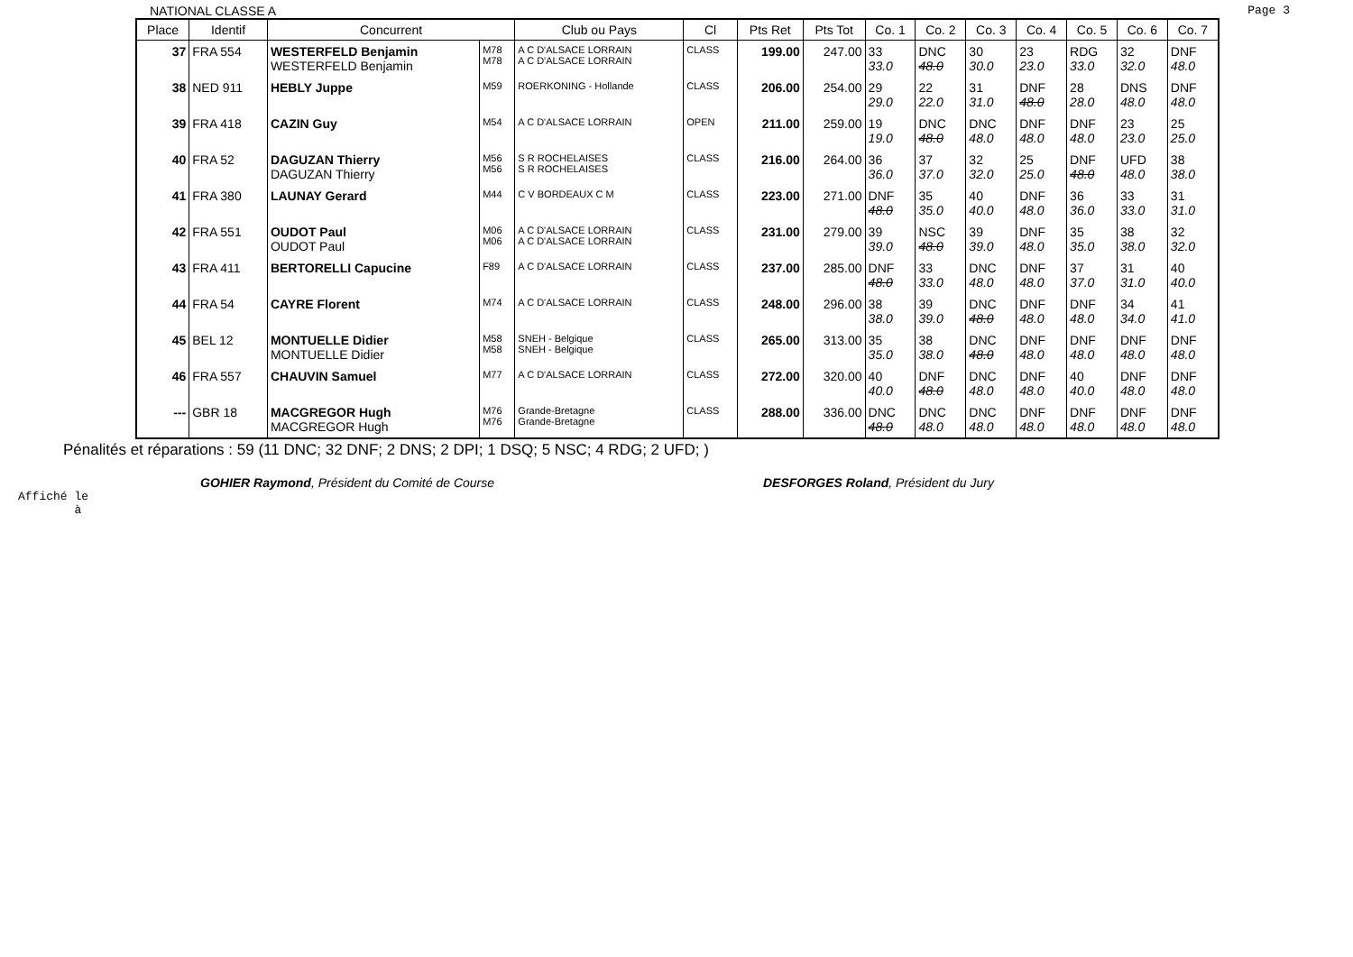NATIONAL CLASSE A Page 3
| Place | Identif | Concurrent | | Club ou Pays | Cl | Pts Ret | Pts Tot | Co. 1 | Co. 2 | Co. 3 | Co. 4 | Co. 5 | Co. 6 | Co. 7 |
| --- | --- | --- | --- | --- | --- | --- | --- | --- | --- | --- | --- | --- | --- | --- |
| 37 | FRA 554 | WESTERFELD Benjamin WESTERFELD Benjamin | M78 M78 | A C D'ALSACE LORRAIN A C D'ALSACE LORRAIN | CLASS | 199.00 | 247.00 | 33 33.0 | DNC 48.0 | 30 30.0 | 23 23.0 | RDG 33.0 | 32 32.0 | DNF 48.0 |
| 38 | NED 911 | HEBLY Juppe | M59 | ROERKONING - Hollande | CLASS | 206.00 | 254.00 | 29 29.0 | 22 22.0 | 31 31.0 | DNF 48.0 | 28 28.0 | DNS 48.0 | DNF 48.0 |
| 39 | FRA 418 | CAZIN Guy | M54 | A C D'ALSACE LORRAIN | OPEN | 211.00 | 259.00 | 19 19.0 | DNC 48.0 | DNC 48.0 | DNF 48.0 | DNF 48.0 | 23 23.0 | 25 25.0 |
| 40 | FRA 52 | DAGUZAN Thierry DAGUZAN Thierry | M56 M56 | S R ROCHELAISES S R ROCHELAISES | CLASS | 216.00 | 264.00 | 36 36.0 | 37 37.0 | 32 32.0 | 25 25.0 | DNF 48.0 | UFD 48.0 | 38 38.0 |
| 41 | FRA 380 | LAUNAY Gerard | M44 | C V BORDEAUX C M | CLASS | 223.00 | 271.00 | DNF 48.0 | 35 35.0 | 40 40.0 | DNF 48.0 | 36 36.0 | 33 33.0 | 31 31.0 |
| 42 | FRA 551 | OUDOT Paul OUDOT Paul | M06 M06 | A C D'ALSACE LORRAIN A C D'ALSACE LORRAIN | CLASS | 231.00 | 279.00 | 39 39.0 | NSC 48.0 | 39 39.0 | DNF 48.0 | 35 35.0 | 38 38.0 | 32 32.0 |
| 43 | FRA 411 | BERTORELLI Capucine | F89 | A C D'ALSACE LORRAIN | CLASS | 237.00 | 285.00 | DNF 48.0 | 33 33.0 | DNC 48.0 | DNF 48.0 | 37 37.0 | 31 31.0 | 40 40.0 |
| 44 | FRA 54 | CAYRE Florent | M74 | A C D'ALSACE LORRAIN | CLASS | 248.00 | 296.00 | 38 38.0 | 39 39.0 | DNC 48.0 | DNF 48.0 | DNF 48.0 | 34 34.0 | 41 41.0 |
| 45 | BEL 12 | MONTUELLE Didier MONTUELLE Didier | M58 M58 | SNEH - Belgique SNEH - Belgique | CLASS | 265.00 | 313.00 | 35 35.0 | 38 38.0 | DNC 48.0 | DNF 48.0 | DNF 48.0 | DNF 48.0 | DNF 48.0 |
| 46 | FRA 557 | CHAUVIN Samuel | M77 | A C D'ALSACE LORRAIN | CLASS | 272.00 | 320.00 | 40 40.0 | DNF 48.0 | DNC 48.0 | DNF 48.0 | 40 40.0 | DNF 48.0 | DNF 48.0 |
| --- | GBR 18 | MACGREGOR Hugh MACGREGOR Hugh | M76 M76 | Grande-Bretagne Grande-Bretagne | CLASS | 288.00 | 336.00 | DNC 48.0 | DNC 48.0 | DNC 48.0 | DNF 48.0 | DNF 48.0 | DNF 48.0 | DNF 48.0 |
Pénalités et réparations : 59 (11 DNC; 32 DNF; 2 DNS; 2 DPI; 1 DSQ; 5 NSC; 4 RDG; 2 UFD; )
GOHIER Raymond, Président du Comité de Course DESFORGES Roland, Président du Jury
Affiché le
à